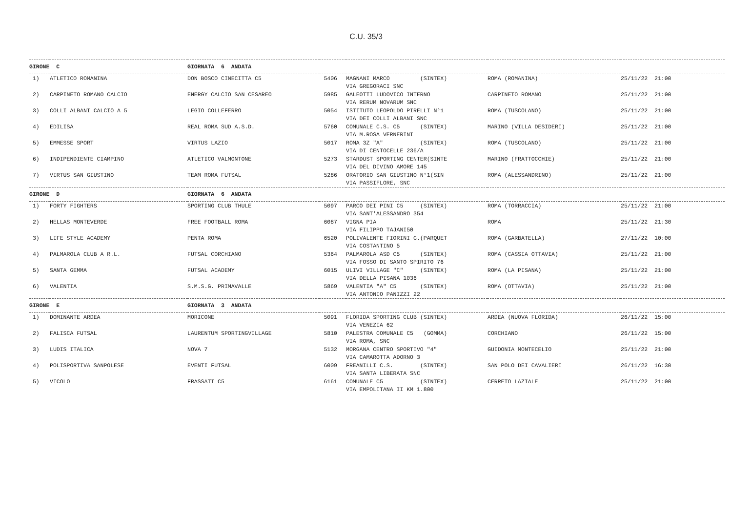C.U. 35/3
| GIRONE C | | GIORNATA 6 ANDATA | | | | |
| --- | --- | --- | --- | --- | --- | --- |
| 1) | ATLETICO ROMANINA | DON BOSCO CINECITTA C5 | 5406 | MAGNANI MARCO (SINTEX) VIA GREGORACI SNC | ROMA (ROMANINA) | 25/11/22 21:00 |
| 2) | CARPINETO ROMANO CALCIO | ENERGY CALCIO SAN CESAREO | 5985 | GALEOTTI LUDOVICO INTERNO VIA RERUM NOVARUM SNC | CARPINETO ROMANO | 25/11/22 21:00 |
| 3) | COLLI ALBANI CALCIO A 5 | LEGIO COLLEFERRO | 5054 | ISTITUTO LEOPOLDO PIRELLI N°1 VIA DEI COLLI ALBANI SNC | ROMA (TUSCOLANO) | 25/11/22 21:00 |
| 4) | EDILISA | REAL ROMA SUD A.S.D. | 5760 | COMUNALE C.S. C5 (SINTEX) VIA M.ROSA VERNERINI | MARINO (VILLA DESIDERI) | 25/11/22 21:00 |
| 5) | EMMESSE SPORT | VIRTUS LAZIO | 5017 | ROMA 3Z "A" (SINTEX) VIA DI CENTOCELLE 236/A | ROMA (TUSCOLANO) | 25/11/22 21:00 |
| 6) | INDIPENDIENTE CIAMPINO | ATLETICO VALMONTONE | 5273 | STARDUST SPORTING CENTER(SINTE VIA DEL DIVINO AMORE 145 | MARINO (FRATTOCCHIE) | 25/11/22 21:00 |
| 7) | VIRTUS SAN GIUSTINO | TEAM ROMA FUTSAL | 5286 | ORATORIO SAN GIUSTINO N°1(SIN VIA PASSIFLORE, SNC | ROMA (ALESSANDRINO) | 25/11/22 21:00 |
| GIRONE D | | GIORNATA 6 ANDATA | | | | |
| 1) | FORTY FIGHTERS | SPORTING CLUB THULE | 5097 | PARCO DEI PINI C5 (SINTEX) VIA SANT'ALESSANDRO 354 | ROMA (TORRACCIA) | 25/11/22 21:00 |
| 2) | HELLAS MONTEVERDE | FREE FOOTBALL ROMA | 6087 | VIGNA PIA VIA FILIPPO TAJANI50 | ROMA | 25/11/22 21:30 |
| 3) | LIFE STYLE ACADEMY | PENTA ROMA | 6520 | POLIVALENTE FIORINI G.(PARQUET VIA COSTANTINO 5 | ROMA (GARBATELLA) | 27/11/22 10:00 |
| 4) | PALMAROLA CLUB A R.L. | FUTSAL CORCHIANO | 5364 | PALMAROLA ASD C5 (SINTEX) VIA FOSSO DI SANTO SPIRITO 76 | ROMA (CASSIA OTTAVIA) | 25/11/22 21:00 |
| 5) | SANTA GEMMA | FUTSAL ACADEMY | 6015 | ULIVI VILLAGE "C" (SINTEX) VIA DELLA PISANA 1036 | ROMA (LA PISANA) | 25/11/22 21:00 |
| 6) | VALENTIA | S.M.S.G. PRIMAVALLE | 5869 | VALENTIA "A" C5 (SINTEX) VIA ANTONIO PANIZZI 22 | ROMA (OTTAVIA) | 25/11/22 21:00 |
| GIRONE E | | GIORNATA 3 ANDATA | | | | |
| 1) | DOMINANTE ARDEA | MORICONE | 5091 | FLORIDA SPORTING CLUB (SINTEX) VIA VENEZIA 62 | ARDEA (NUOVA FLORIDA) | 26/11/22 15:00 |
| 2) | FALISCA FUTSAL | LAURENTUM SPORTINGVILLAGE | 5810 | PALESTRA COMUNALE C5 (GOMMA) VIA ROMA, SNC | CORCHIANO | 26/11/22 15:00 |
| 3) | LUDIS ITALICA | NOVA 7 | 5132 | MORGANA CENTRO SPORTIVO "4" VIA CAMAROTTA ADORNO 3 | GUIDONIA MONTECELIO | 25/11/22 21:00 |
| 4) | POLISPORTIVA SANPOLESE | EVENTI FUTSAL | 6009 | FREANILLI C.S. (SINTEX) VIA SANTA LIBERATA SNC | SAN POLO DEI CAVALIERI | 26/11/22 16:30 |
| 5) | VICOLO | FRASSATI C5 | 6161 | COMUNALE C5 (SINTEX) VIA EMPOLITANA II KM 1.800 | CERRETO LAZIALE | 25/11/22 21:00 |